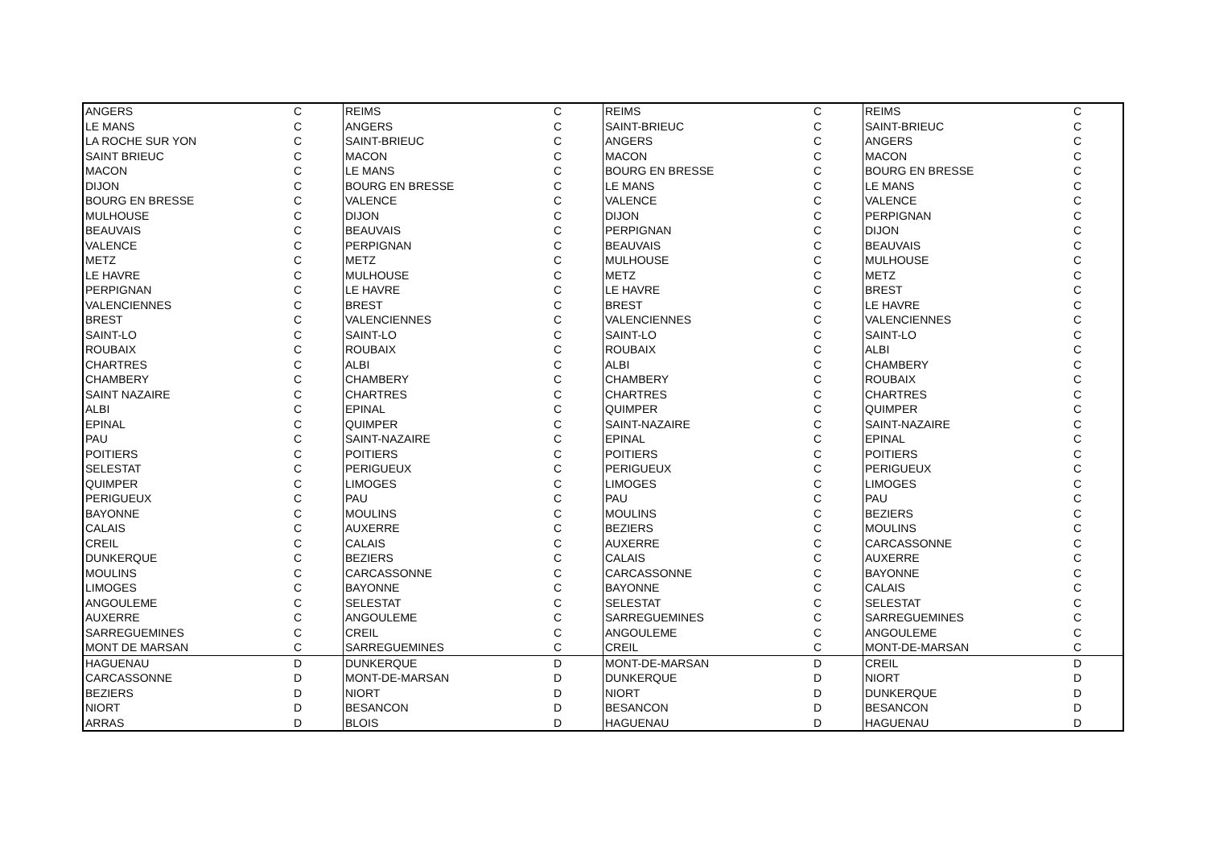| ANGERS | C | REIMS | C | REIMS | C | REIMS | C |
| LE MANS | C | ANGERS | C | SAINT-BRIEUC | C | SAINT-BRIEUC | C |
| LA ROCHE SUR YON | C | SAINT-BRIEUC | C | ANGERS | C | ANGERS | C |
| SAINT BRIEUC | C | MACON | C | MACON | C | MACON | C |
| MACON | C | LE MANS | C | BOURG EN BRESSE | C | BOURG EN BRESSE | C |
| DIJON | C | BOURG EN BRESSE | C | LE MANS | C | LE MANS | C |
| BOURG EN BRESSE | C | VALENCE | C | VALENCE | C | VALENCE | C |
| MULHOUSE | C | DIJON | C | DIJON | C | PERPIGNAN | C |
| BEAUVAIS | C | BEAUVAIS | C | PERPIGNAN | C | DIJON | C |
| VALENCE | C | PERPIGNAN | C | BEAUVAIS | C | BEAUVAIS | C |
| METZ | C | METZ | C | MULHOUSE | C | MULHOUSE | C |
| LE HAVRE | C | MULHOUSE | C | METZ | C | METZ | C |
| PERPIGNAN | C | LE HAVRE | C | LE HAVRE | C | BREST | C |
| VALENCIENNES | C | BREST | C | BREST | C | LE HAVRE | C |
| BREST | C | VALENCIENNES | C | VALENCIENNES | C | VALENCIENNES | C |
| SAINT-LO | C | SAINT-LO | C | SAINT-LO | C | SAINT-LO | C |
| ROUBAIX | C | ROUBAIX | C | ROUBAIX | C | ALBI | C |
| CHARTRES | C | ALBI | C | ALBI | C | CHAMBERY | C |
| CHAMBERY | C | CHAMBERY | C | CHAMBERY | C | ROUBAIX | C |
| SAINT NAZAIRE | C | CHARTRES | C | CHARTRES | C | CHARTRES | C |
| ALBI | C | EPINAL | C | QUIMPER | C | QUIMPER | C |
| EPINAL | C | QUIMPER | C | SAINT-NAZAIRE | C | SAINT-NAZAIRE | C |
| PAU | C | SAINT-NAZAIRE | C | EPINAL | C | EPINAL | C |
| POITIERS | C | POITIERS | C | POITIERS | C | POITIERS | C |
| SELESTAT | C | PERIGUEUX | C | PERIGUEUX | C | PERIGUEUX | C |
| QUIMPER | C | LIMOGES | C | LIMOGES | C | LIMOGES | C |
| PERIGUEUX | C | PAU | C | PAU | C | PAU | C |
| BAYONNE | C | MOULINS | C | MOULINS | C | BEZIERS | C |
| CALAIS | C | AUXERRE | C | BEZIERS | C | MOULINS | C |
| CREIL | C | CALAIS | C | AUXERRE | C | CARCASSONNE | C |
| DUNKERQUE | C | BEZIERS | C | CALAIS | C | AUXERRE | C |
| MOULINS | C | CARCASSONNE | C | CARCASSONNE | C | BAYONNE | C |
| LIMOGES | C | BAYONNE | C | BAYONNE | C | CALAIS | C |
| ANGOULEME | C | SELESTAT | C | SELESTAT | C | SELESTAT | C |
| AUXERRE | C | ANGOULEME | C | SARREGUEMINES | C | SARREGUEMINES | C |
| SARREGUEMINES | C | CREIL | C | ANGOULEME | C | ANGOULEME | C |
| MONT DE MARSAN | C | SARREGUEMINES | C | CREIL | C | MONT-DE-MARSAN | C |
| HAGUENAU | D | DUNKERQUE | D | MONT-DE-MARSAN | D | CREIL | D |
| CARCASSONNE | D | MONT-DE-MARSAN | D | DUNKERQUE | D | NIORT | D |
| BEZIERS | D | NIORT | D | NIORT | D | DUNKERQUE | D |
| NIORT | D | BESANCON | D | BESANCON | D | BESANCON | D |
| ARRAS | D | BLOIS | D | HAGUENAU | D | HAGUENAU | D |